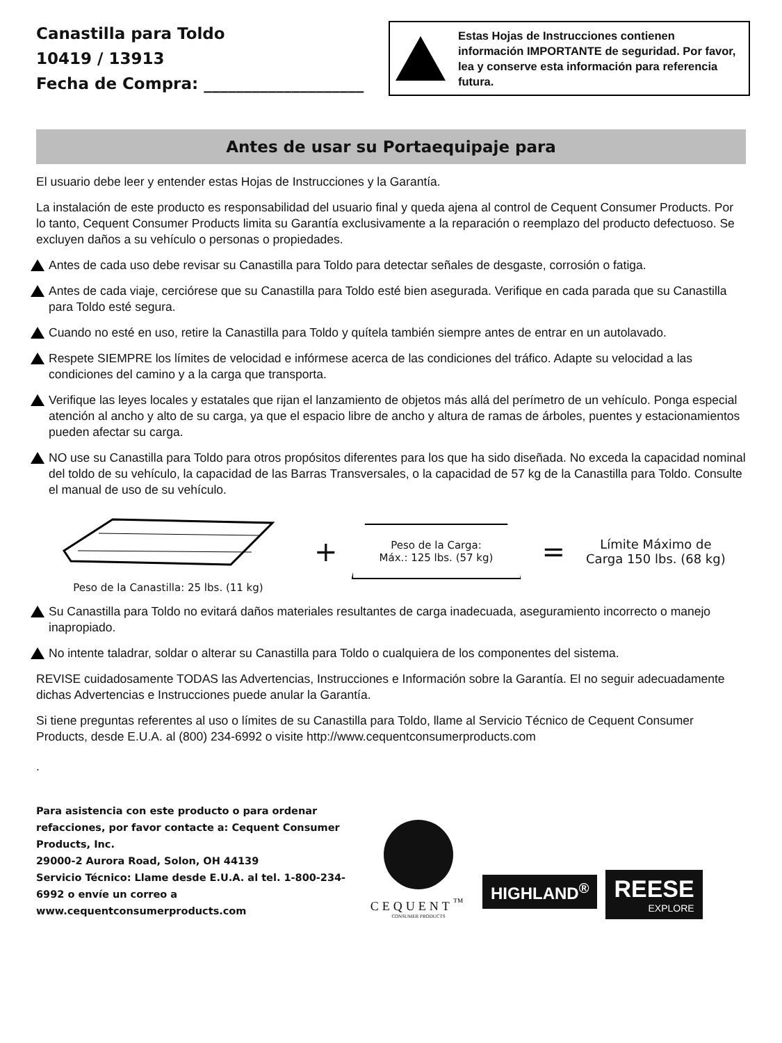Canastilla para Toldo
10419 / 13913
Fecha de Compra: ____________________
Estas Hojas de Instrucciones contienen información IMPORTANTE de seguridad. Por favor, lea y conserve esta información para referencia futura.
Antes de usar su Portaequipaje para
El usuario debe leer y entender estas Hojas de Instrucciones y la Garantía.
La instalación de este producto es responsabilidad del usuario final y queda ajena al control de Cequent Consumer Products. Por lo tanto, Cequent Consumer Products limita su Garantía exclusivamente a la reparación o reemplazo del producto defectuoso. Se excluyen daños a su vehículo o personas o propiedades.
Antes de cada uso debe revisar su Canastilla para Toldo para detectar señales de desgaste, corrosión o fatiga.
Antes de cada viaje, cerciórese que su Canastilla para Toldo esté bien asegurada. Verifique en cada parada que su Canastilla para Toldo esté segura.
Cuando no esté en uso, retire la Canastilla para Toldo y quítela también siempre antes de entrar en un autolavado.
Respete SIEMPRE los límites de velocidad e infórmese acerca de las condiciones del tráfico. Adapte su velocidad a las condiciones del camino y a la carga que transporta.
Verifique las leyes locales y estatales que rijan el lanzamiento de objetos más allá del perímetro de un vehículo. Ponga especial atención al ancho y alto de su carga, ya que el espacio libre de ancho y altura de ramas de árboles, puentes y estacionamientos pueden afectar su carga.
NO use su Canastilla para Toldo para otros propósitos diferentes para los que ha sido diseñada. No exceda la capacidad nominal del toldo de su vehículo, la capacidad de las Barras Transversales, o la capacidad de 57 kg de la Canastilla para Toldo. Consulte el manual de uso de su vehículo.
Peso de la Canastilla: 25 lbs. (11 kg)
+
Peso de la Carga:
Máx.: 125 lbs. (57 kg)
=
Límite Máximo de
Carga 150 lbs. (68 kg)
Su Canastilla para Toldo no evitará daños materiales resultantes de carga inadecuada, aseguramiento incorrecto o manejo inapropiado.
No intente taladrar, soldar o alterar su Canastilla para Toldo o cualquiera de los componentes del sistema.
REVISE cuidadosamente TODAS las Advertencias, Instrucciones e Información sobre la Garantía. El no seguir adecuadamente dichas Advertencias e Instrucciones puede anular la Garantía.
Si tiene preguntas referentes al uso o límites de su Canastilla para Toldo, llame al Servicio Técnico de Cequent Consumer Products, desde E.U.A. al (800) 234-6992 o visite http://www.cequentconsumerproducts.com
.
Para asistencia con este producto o para ordenar refacciones, por favor contacte a: Cequent Consumer Products, Inc.
29000-2 Aurora Road, Solon, OH 44139
Servicio Técnico: Llame desde E.U.A. al tel. 1-800-234-6992 o envíe un correo a www.cequentconsumerproducts.com
CEQUENT<sup>™</sup>
CONSUMER PRODUCTS
HIGHLAND<sup>®</sup>
REESE
EXPLORE